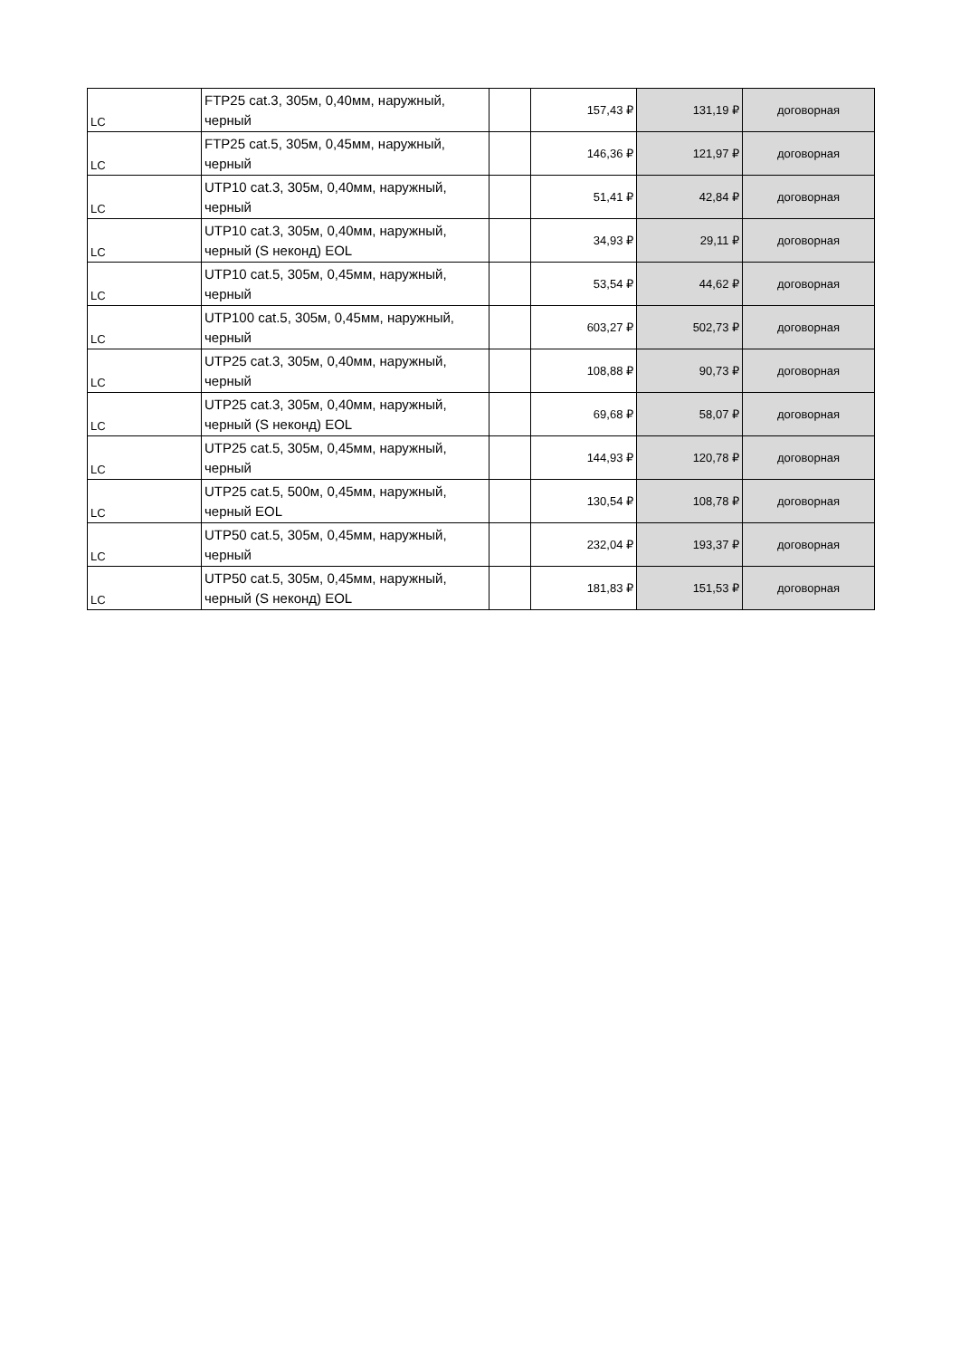| LC | FTP25 cat.3, 305м, 0,40мм, наружный, черный | | 157,43 ₽ | 131,19 ₽ | договорная |
| LC | FTP25 cat.5, 305м, 0,45мм, наружный, черный | | 146,36 ₽ | 121,97 ₽ | договорная |
| LC | UTP10 cat.3, 305м, 0,40мм, наружный, черный | | 51,41 ₽ | 42,84 ₽ | договорная |
| LC | UTP10 cat.3, 305м, 0,40мм, наружный, черный (S неконд) EOL | | 34,93 ₽ | 29,11 ₽ | договорная |
| LC | UTP10 cat.5, 305м, 0,45мм, наружный, черный | | 53,54 ₽ | 44,62 ₽ | договорная |
| LC | UTP100 cat.5, 305м, 0,45мм, наружный, черный | | 603,27 ₽ | 502,73 ₽ | договорная |
| LC | UTP25 cat.3, 305м, 0,40мм, наружный, черный | | 108,88 ₽ | 90,73 ₽ | договорная |
| LC | UTP25 cat.3, 305м, 0,40мм, наружный, черный (S неконд) EOL | | 69,68 ₽ | 58,07 ₽ | договорная |
| LC | UTP25 cat.5, 305м, 0,45мм, наружный, черный | | 144,93 ₽ | 120,78 ₽ | договорная |
| LC | UTP25 cat.5, 500м, 0,45мм, наружный, черный EOL | | 130,54 ₽ | 108,78 ₽ | договорная |
| LC | UTP50 cat.5, 305м, 0,45мм, наружный, черный | | 232,04 ₽ | 193,37 ₽ | договорная |
| LC | UTP50 cat.5, 305м, 0,45мм, наружный, черный (S неконд) EOL | | 181,83 ₽ | 151,53 ₽ | договорная |